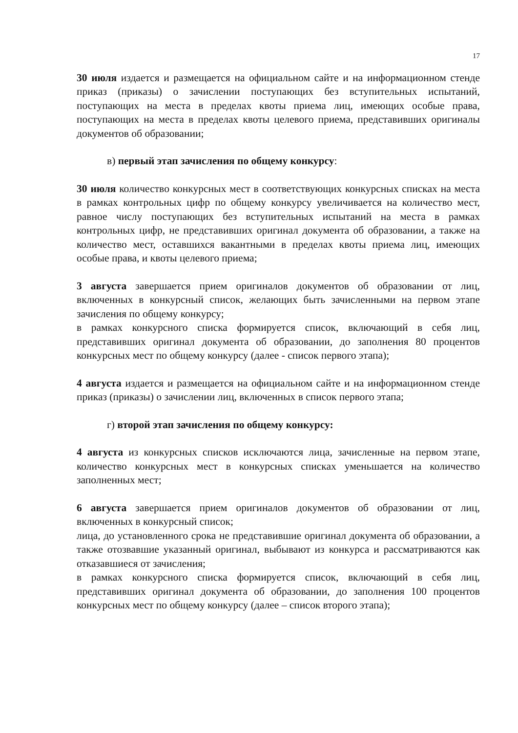17
30 июля издается и размещается на официальном сайте и на информационном стенде приказ (приказы) о зачислении поступающих без вступительных испытаний, поступающих на места в пределах квоты приема лиц, имеющих особые права, поступающих на места в пределах квоты целевого приема, представивших оригиналы документов об образовании;
в) первый этап зачисления по общему конкурсу:
30 июля количество конкурсных мест в соответствующих конкурсных списках на места в рамках контрольных цифр по общему конкурсу увеличивается на количество мест, равное числу поступающих без вступительных испытаний на места в рамках контрольных цифр, не представивших оригинал документа об образовании, а также на количество мест, оставшихся вакантными в пределах квоты приема лиц, имеющих особые права, и квоты целевого приема;
3 августа завершается прием оригиналов документов об образовании от лиц, включенных в конкурсный список, желающих быть зачисленными на первом этапе зачисления по общему конкурсу;
в рамках конкурсного списка формируется список, включающий в себя лиц, представивших оригинал документа об образовании, до заполнения 80 процентов конкурсных мест по общему конкурсу (далее - список первого этапа);
4 августа издается и размещается на официальном сайте и на информационном стенде приказ (приказы) о зачислении лиц, включенных в список первого этапа;
г) второй этап зачисления по общему конкурсу:
4 августа из конкурсных списков исключаются лица, зачисленные на первом этапе, количество конкурсных мест в конкурсных списках уменьшается на количество заполненных мест;
6 августа завершается прием оригиналов документов об образовании от лиц, включенных в конкурсный список;
лица, до установленного срока не представившие оригинал документа об образовании, а также отозвавшие указанный оригинал, выбывают из конкурса и рассматриваются как отказавшиеся от зачисления;
в рамках конкурсного списка формируется список, включающий в себя лиц, представивших оригинал документа об образовании, до заполнения 100 процентов конкурсных мест по общему конкурсу (далее – список второго этапа);